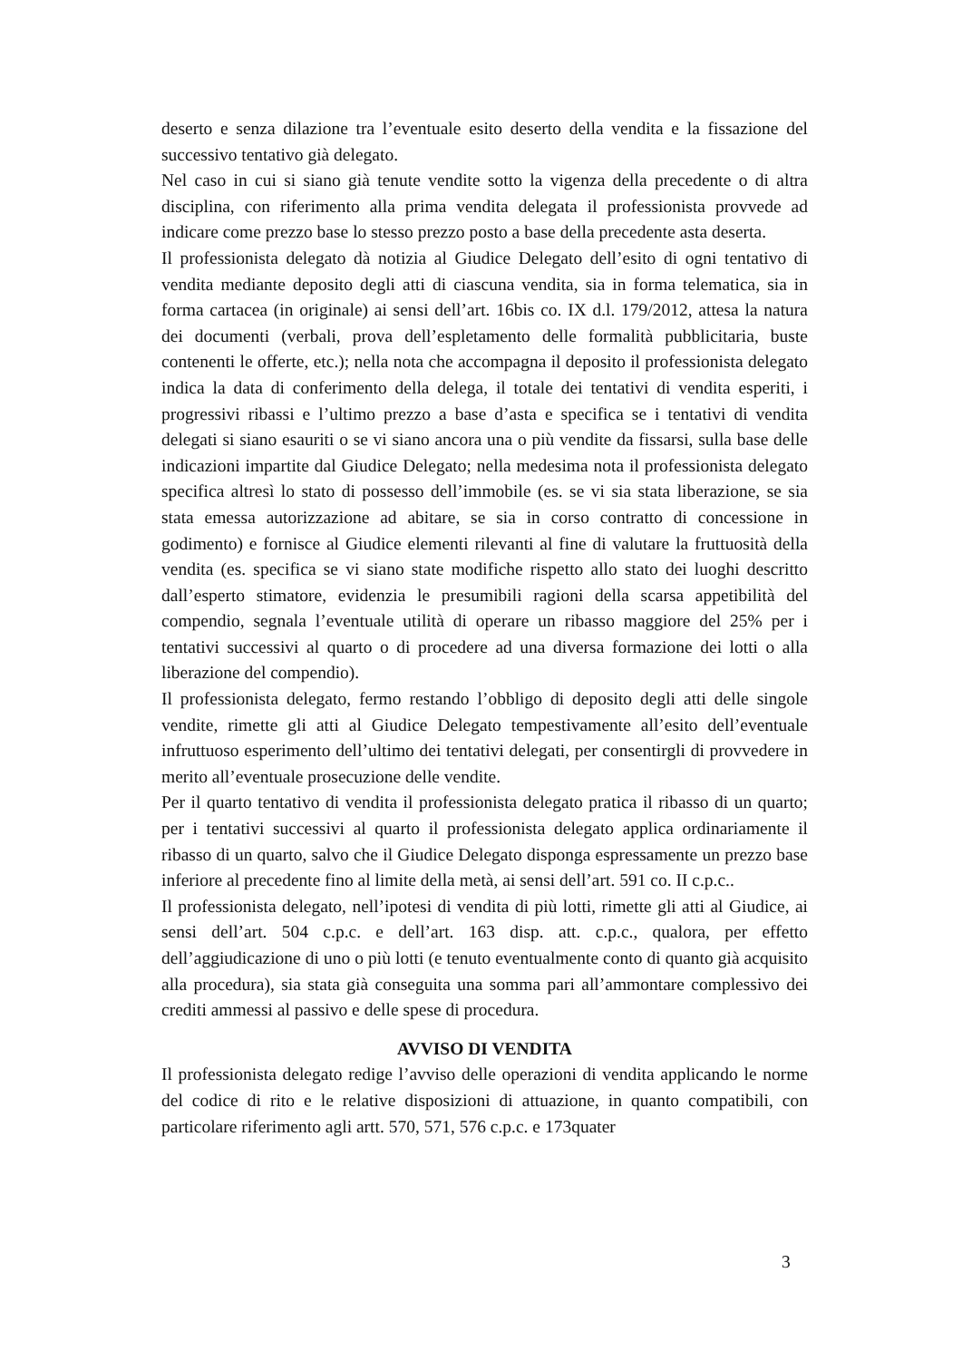deserto e senza dilazione tra l’eventuale esito deserto della vendita e la fissazione del successivo tentativo già delegato.
Nel caso in cui si siano già tenute vendite sotto la vigenza della precedente o di altra disciplina, con riferimento alla prima vendita delegata il professionista provvede ad indicare come prezzo base lo stesso prezzo posto a base della precedente asta deserta.
Il professionista delegato dà notizia al Giudice Delegato dell’esito di ogni tentativo di vendita mediante deposito degli atti di ciascuna vendita, sia in forma telematica, sia in forma cartacea (in originale) ai sensi dell’art. 16bis co. IX d.l. 179/2012, attesa la natura dei documenti (verbali, prova dell’espletamento delle formalità pubblicitaria, buste contenenti le offerte, etc.); nella nota che accompagna il deposito il professionista delegato indica la data di conferimento della delega, il totale dei tentativi di vendita esperiti, i progressivi ribassi e l’ultimo prezzo a base d’asta e specifica se i tentativi di vendita delegati si siano esauriti o se vi siano ancora una o più vendite da fissarsi, sulla base delle indicazioni impartite dal Giudice Delegato; nella medesima nota il professionista delegato specifica altresì lo stato di possesso dell’immobile (es. se vi sia stata liberazione, se sia stata emessa autorizzazione ad abitare, se sia in corso contratto di concessione in godimento) e fornisce al Giudice elementi rilevanti al fine di valutare la fruttuosità della vendita (es. specifica se vi siano state modifiche rispetto allo stato dei luoghi descritto dall’esperto stimatore, evidenzia le presumibili ragioni della scarsa appetibilità del compendio, segnala l’eventuale utilità di operare un ribasso maggiore del 25% per i tentativi successivi al quarto o di procedere ad una diversa formazione dei lotti o alla liberazione del compendio).
Il professionista delegato, fermo restando l’obbligo di deposito degli atti delle singole vendite, rimette gli atti al Giudice Delegato tempestivamente all’esito dell’eventuale infruttuoso esperimento dell’ultimo dei tentativi delegati, per consentirgli di provvedere in merito all’eventuale prosecuzione delle vendite.
Per il quarto tentativo di vendita il professionista delegato pratica il ribasso di un quarto; per i tentativi successivi al quarto il professionista delegato applica ordinariamente il ribasso di un quarto, salvo che il Giudice Delegato disponga espressamente un prezzo base inferiore al precedente fino al limite della metà, ai sensi dell’art. 591 co. II c.p.c..
Il professionista delegato, nell’ipotesi di vendita di più lotti, rimette gli atti al Giudice, ai sensi dell’art. 504 c.p.c. e dell’art. 163 disp. att. c.p.c., qualora, per effetto dell’aggiudicazione di uno o più lotti (e tenuto eventualmente conto di quanto già acquisito alla procedura), sia stata già conseguita una somma pari all’ammontare complessivo dei crediti ammessi al passivo e delle spese di procedura.
AVVISO DI VENDITA
Il professionista delegato redige l’avviso delle operazioni di vendita applicando le norme del codice di rito e le relative disposizioni di attuazione, in quanto compatibili, con particolare riferimento agli artt. 570, 571, 576 c.p.c. e 173quater
3